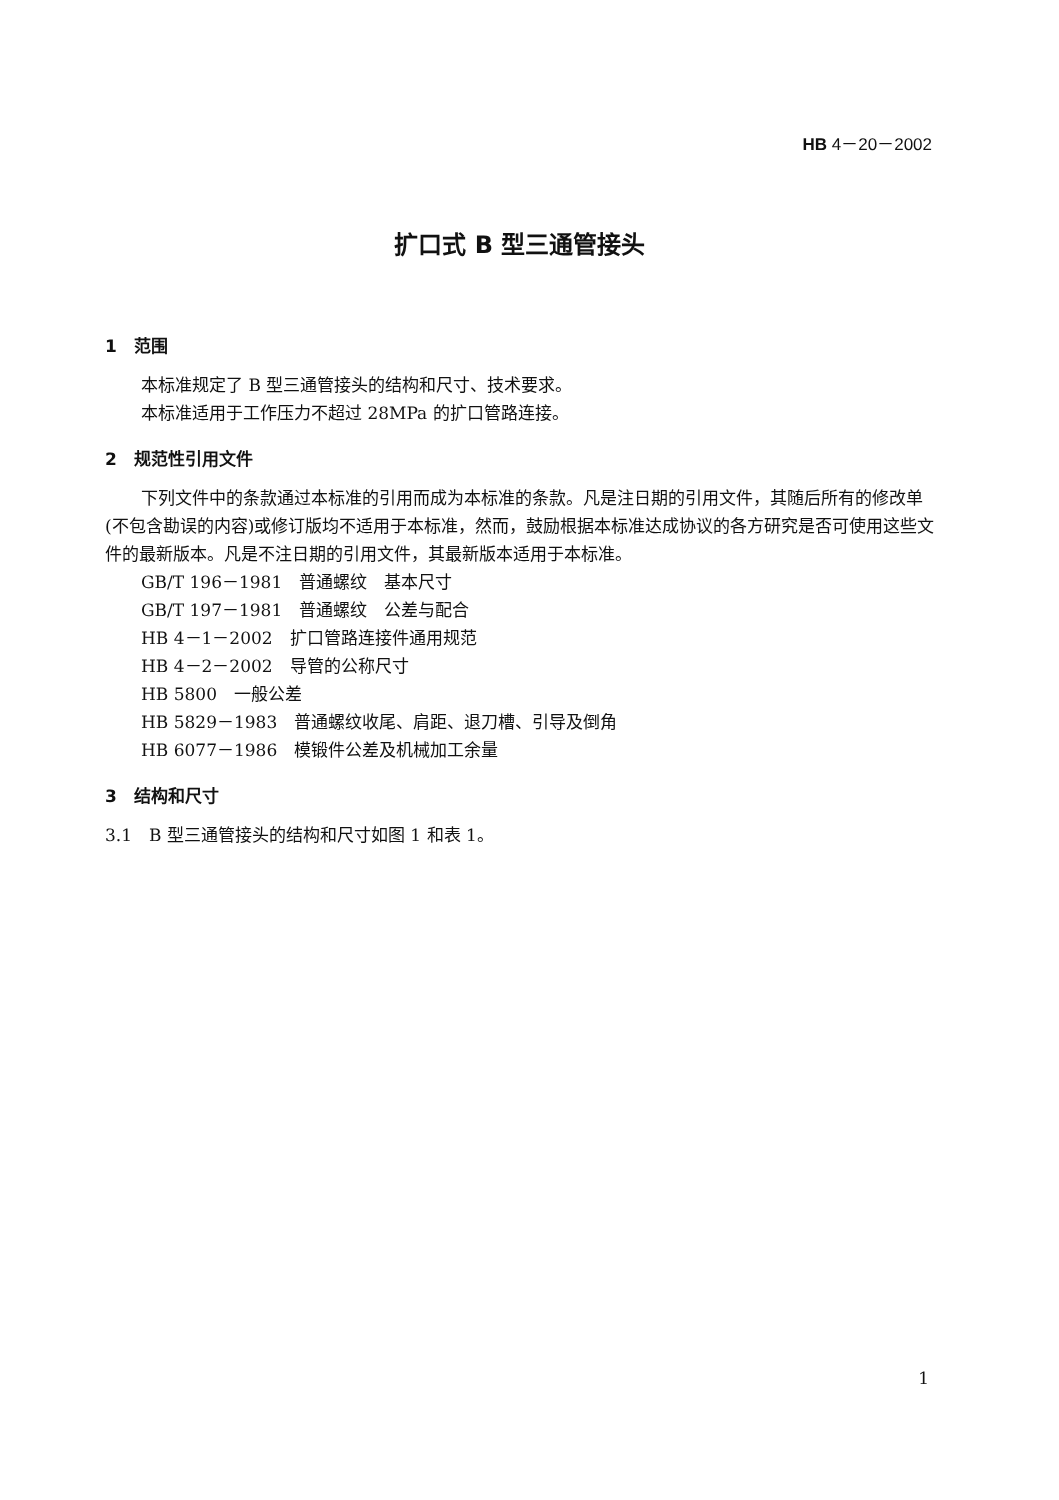HB 4－20－2002
扩口式 B 型三通管接头
1　范围
本标准规定了 B 型三通管接头的结构和尺寸、技术要求。
本标准适用于工作压力不超过 28MPa 的扩口管路连接。
2　规范性引用文件
下列文件中的条款通过本标准的引用而成为本标准的条款。凡是注日期的引用文件，其随后所有的修改单(不包含勘误的内容)或修订版均不适用于本标准，然而，鼓励根据本标准达成协议的各方研究是否可使用这些文件的最新版本。凡是不注日期的引用文件，其最新版本适用于本标准。
GB/T 196－1981　普通螺纹　基本尺寸
GB/T 197－1981　普通螺纹　公差与配合
HB 4－1－2002　扩口管路连接件通用规范
HB 4－2－2002　导管的公称尺寸
HB 5800　一般公差
HB 5829－1983　普通螺纹收尾、肩距、退刀槽、引导及倒角
HB 6077－1986　模锻件公差及机械加工余量
3　结构和尺寸
3.1　B 型三通管接头的结构和尺寸如图 1 和表 1。
1